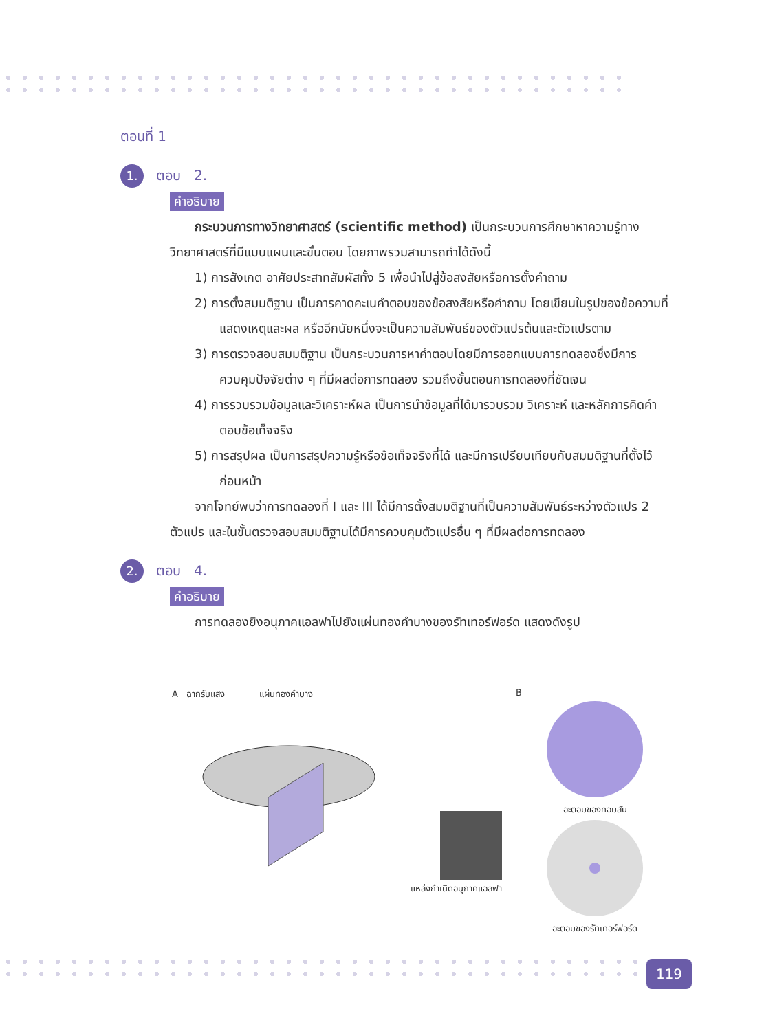ตอนที่ 1
1. ตอบ 2.
คำอธิบาย
กระบวนการทางวิทยาศาสตร์ (scientific method) เป็นกระบวนการศึกษาหาความรู้ทางวิทยาศาสตร์ที่มีแบบแผนและขั้นตอน โดยภาพรวมสามารถทำได้ดังนี้
1) การสังเกต อาศัยประสาทสัมผัสทั้ง 5 เพื่อนำไปสู่ข้อสงสัยหรือการตั้งคำถาม
2) การตั้งสมมติฐาน เป็นการคาดคะเนคำตอบของข้อสงสัยหรือคำถาม โดยเขียนในรูปของข้อความที่แสดงเหตุและผล หรืออีกนัยหนึ่งจะเป็นความสัมพันธ์ของตัวแปรต้นและตัวแปรตาม
3) การตรวจสอบสมมติฐาน เป็นกระบวนการหาคำตอบโดยมีการออกแบบการทดลองซึ่งมีการควบคุมปัจจัยต่าง ๆ ที่มีผลต่อการทดลอง รวมถึงขั้นตอนการทดลองที่ชัดเจน
4) การรวบรวมข้อมูลและวิเคราะห์ผล เป็นการนำข้อมูลที่ได้มารวบรวม วิเคราะห์ และหลักการคิดคำตอบข้อเท็จจริง
5) การสรุปผล เป็นการสรุปความรู้หรือข้อเท็จจริงที่ได้ และมีการเปรียบเทียบกับสมมติฐานที่ตั้งไว้ก่อนหน้า
จากโจทย์พบว่าการทดลองที่ I และ III ได้มีการตั้งสมมติฐานที่เป็นความสัมพันธ์ระหว่างตัวแปร 2 ตัวแปร และในขั้นตรวจสอบสมมติฐานได้มีการควบคุมตัวแปรอื่น ๆ ที่มีผลต่อการทดลอง
2. ตอบ 4.
คำอธิบาย
การทดลองยิงอนุภาคแอลฟาไปยังแผ่นทองคำบางของรัทเทอร์ฟอร์ด แสดงดังรูป
A ฉากรับแสง แผ่นทองคำบาง
แหล่งกำเนิดอนุภาคแอลฟา
B
อะตอมของทอมสัน
อะตอมของรัทเทอร์ฟอร์ด
119